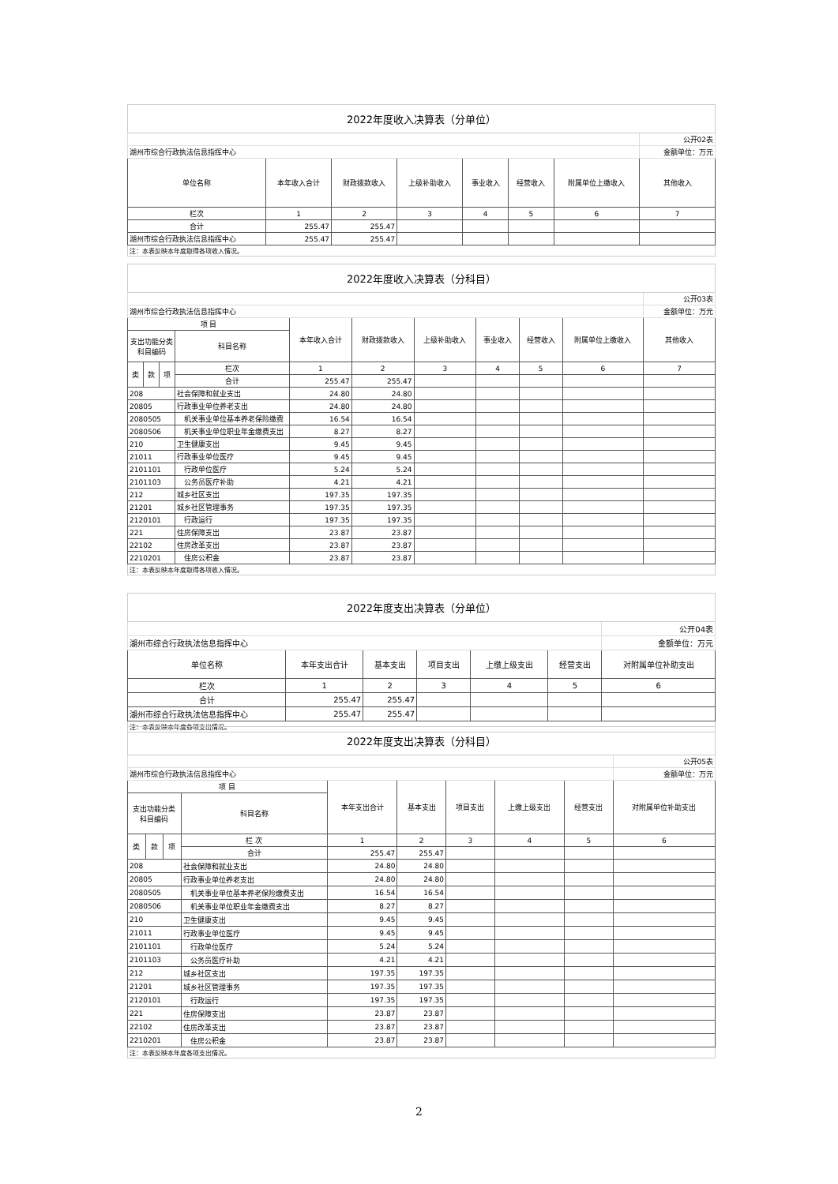| 2022年度收入决算表（分单位） | | | | | | | |
| | | | | | | | 公开02表 |
| 湖州市综合行政执法信息指挥中心 | | | | | | | 金额单位：万元 |
| 单位名称 | 本年收入合计 | 财政拨款收入 | 上级补助收入 | 事业收入 | 经营收入 | 附属单位上缴收入 | 其他收入 |
| 栏次 | 1 | 2 | 3 | 4 | 5 | 6 | 7 |
| 合计 | 255.47 | 255.47 | | | | | |
| 湖州市综合行政执法信息指挥中心 | 255.47 | 255.47 | | | | | |
| 注：本表反映本年度取得各项收入情况。 | | | | | | | |
| 2022年度收入决算表（分科目） | | | | | | | | | | |
| | | | | | | | | | | 公开03表 |
| 湖州市综合行政执法信息指挥中心 | | | | | | | | | | 金额单位：万元 |
| 项 目 | | | | 本年收入合计 | 财政拨款收入 | 上级补助收入 | 事业收入 | 经营收入 | 附属单位上缴收入 | 其他收入 |
| 支出功能分类科目编码 | | | 科目名称 | | | | | | | |
| 类 | 款 | 项 | 栏次 | 1 | 2 | 3 | 4 | 5 | 6 | 7 |
| | | | 合计 | 255.47 | 255.47 | | | | | |
| 208 | | | 社会保障和就业支出 | 24.80 | 24.80 | | | | | |
| 20805 | | | 行政事业单位养老支出 | 24.80 | 24.80 | | | | | |
| 2080505 | | | 机关事业单位基本养老保险缴费 | 16.54 | 16.54 | | | | | |
| 2080506 | | | 机关事业单位职业年金缴费支出 | 8.27 | 8.27 | | | | | |
| 210 | | | 卫生健康支出 | 9.45 | 9.45 | | | | | |
| 21011 | | | 行政事业单位医疗 | 9.45 | 9.45 | | | | | |
| 2101101 | | | 行政单位医疗 | 5.24 | 5.24 | | | | | |
| 2101103 | | | 公务员医疗补助 | 4.21 | 4.21 | | | | | |
| 212 | | | 城乡社区支出 | 197.35 | 197.35 | | | | | |
| 21201 | | | 城乡社区管理事务 | 197.35 | 197.35 | | | | | |
| 2120101 | | | 行政运行 | 197.35 | 197.35 | | | | | |
| 221 | | | 住房保障支出 | 23.87 | 23.87 | | | | | |
| 22102 | | | 住房改革支出 | 23.87 | 23.87 | | | | | |
| 2210201 | | | 住房公积金 | 23.87 | 23.87 | | | | | |
| 注：本表反映本年度取得各项收入情况。 | | | | | | | | | | |
| 2022年度支出决算表（分单位） | | | | | | |
| | | | | | | 公开04表 |
| 湖州市综合行政执法信息指挥中心 | | | | | | 金额单位：万元 |
| 单位名称 | 本年支出合计 | 基本支出 | 项目支出 | 上缴上级支出 | 经营支出 | 对附属单位补助支出 |
| 栏次 | 1 | 2 | 3 | 4 | 5 | 6 |
| 合计 | 255.47 | 255.47 | | | | |
| 湖州市综合行政执法信息指挥中心 | 255.47 | 255.47 | | | | |
| 注：本表反映本年度各项支出情况。 | | | | | | |
| 2022年度支出决算表（分科目） | | | | | | | | | |
| | | | | | | | | | 公开05表 |
| 湖州市综合行政执法信息指挥中心 | | | | | | | | | 金额单位：万元 |
| 项 目 | | | | 本年支出合计 | 基本支出 | 项目支出 | 上缴上级支出 | 经营支出 | 对附属单位补助支出 |
| 支出功能分类科目编码 | | | 科目名称 | | | | | | |
| 类 | 款 | 项 | 栏 次 | 1 | 2 | 3 | 4 | 5 | 6 |
| | | | 合计 | 255.47 | 255.47 | | | | |
| 208 | | | 社会保障和就业支出 | 24.80 | 24.80 | | | | |
| 20805 | | | 行政事业单位养老支出 | 24.80 | 24.80 | | | | |
| 2080505 | | | 机关事业单位基本养老保险缴费支出 | 16.54 | 16.54 | | | | |
| 2080506 | | | 机关事业单位职业年金缴费支出 | 8.27 | 8.27 | | | | |
| 210 | | | 卫生健康支出 | 9.45 | 9.45 | | | | |
| 21011 | | | 行政事业单位医疗 | 9.45 | 9.45 | | | | |
| 2101101 | | | 行政单位医疗 | 5.24 | 5.24 | | | | |
| 2101103 | | | 公务员医疗补助 | 4.21 | 4.21 | | | | |
| 212 | | | 城乡社区支出 | 197.35 | 197.35 | | | | |
| 21201 | | | 城乡社区管理事务 | 197.35 | 197.35 | | | | |
| 2120101 | | | 行政运行 | 197.35 | 197.35 | | | | |
| 221 | | | 住房保障支出 | 23.87 | 23.87 | | | | |
| 22102 | | | 住房改革支出 | 23.87 | 23.87 | | | | |
| 2210201 | | | 住房公积金 | 23.87 | 23.87 | | | | |
| 注：本表反映本年度各项支出情况。 | | | | | | | | | |
2